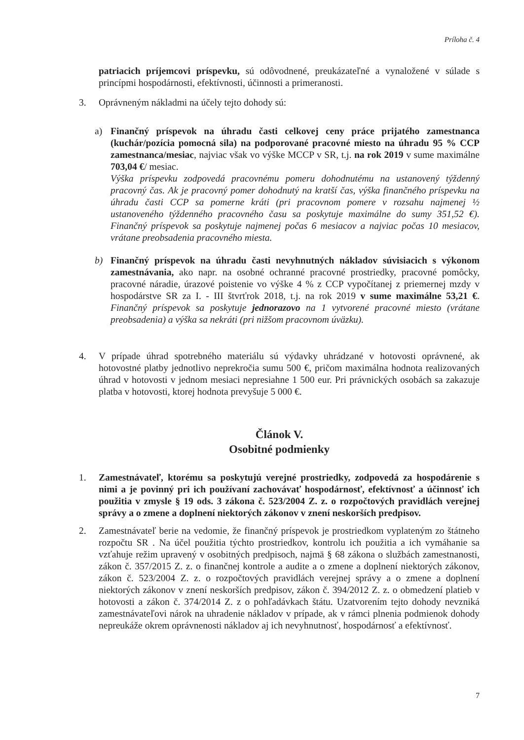Príloha č. 4
patriacich príjemcovi príspevku, sú odôvodnené, preukázateľné a vynaložené v súlade s princípmi hospodárnosti, efektívnosti, účinnosti a primeranosti.
3. Oprávneným nákladmi na účely tejto dohody sú:
a) Finančný príspevok na úhradu časti celkovej ceny práce prijatého zamestnanca (kuchár/pozícia pomocná sila) na podporované pracovné miesto na úhradu 95 % CCP zamestnanca/mesiac, najviac však vo výške MCCP v SR, t.j. na rok 2019 v sume maximálne 703,04 €/ mesiac.
Výška príspevku zodpovedá pracovnému pomeru dohodnutému na ustanovený týždenný pracovný čas. Ak je pracovný pomer dohodnutý na kratší čas, výška finančného príspevku na úhradu časti CCP sa pomerne kráti (pri pracovnom pomere v rozsahu najmenej ½ ustanoveného týždenného pracovného času sa poskytuje maximálne do sumy 351,52 €). Finančný príspevok sa poskytuje najmenej počas 6 mesiacov a najviac počas 10 mesiacov, vrátane preobsadenia pracovného miesta.
b) Finančný príspevok na úhradu časti nevyhnutných nákladov súvisiacich s výkonom zamestnávania, ako napr. na osobné ochranné pracovné prostriedky, pracovné pomôcky, pracovné náradie, úrazové poistenie vo výške 4 % z CCP vypočítanej z priemernej mzdy v hospodárstve SR za I. - III štvrťrok 2018, t.j. na rok 2019 v sume maximálne 53,21 €. Finančný príspevok sa poskytuje jednorazovo na 1 vytvorené pracovné miesto (vrátane preobsadenia) a výška sa nekráti (pri nižšom pracovnom úväzku).
4. V prípade úhrad spotrebného materiálu sú výdavky uhrádzané v hotovosti oprávnené, ak hotovostné platby jednotlivo neprekročia sumu 500 €, pričom maximálna hodnota realizovaných úhrad v hotovosti v jednom mesiaci nepresiahne 1 500 eur. Pri právnických osobách sa zakazuje platba v hotovosti, ktorej hodnota prevyšuje 5 000 €.
Článok V.
Osobitné podmienky
1. Zamestnávateľ, ktorému sa poskytujú verejné prostriedky, zodpovedá za hospodárenie s nimi a je povinný pri ich používaní zachovávať hospodárnosť, efektívnosť a účinnosť ich použitia v zmysle § 19 ods. 3 zákona č. 523/2004 Z. z. o rozpočtových pravidlách verejnej správy a o zmene a doplnení niektorých zákonov v znení neskorších predpisov.
2. Zamestnávateľ berie na vedomie, že finančný príspevok je prostriedkom vyplateným zo štátneho rozpočtu SR . Na účel použitia týchto prostriedkov, kontrolu ich použitia a ich vymáhanie sa vzťahuje režim upravený v osobitných predpisoch, najmä § 68 zákona o službách zamestnanosti, zákon č. 357/2015 Z. z. o finančnej kontrole a audite a o zmene a doplnení niektorých zákonov, zákon č. 523/2004 Z. z. o rozpočtových pravidlách verejnej správy a o zmene a doplnení niektorých zákonov v znení neskorších predpisov, zákon č. 394/2012 Z. z. o obmedzení platieb v hotovosti a zákon č. 374/2014 Z. z o pohľadávkach štátu. Uzatvorením tejto dohody nevzniká zamestnávateľovi nárok na uhradenie nákladov v prípade, ak v rámci plnenia podmienok dohody nepreukáže okrem oprávnenosti nákladov aj ich nevyhnutnosť, hospodárnosť a efektívnosť.
7